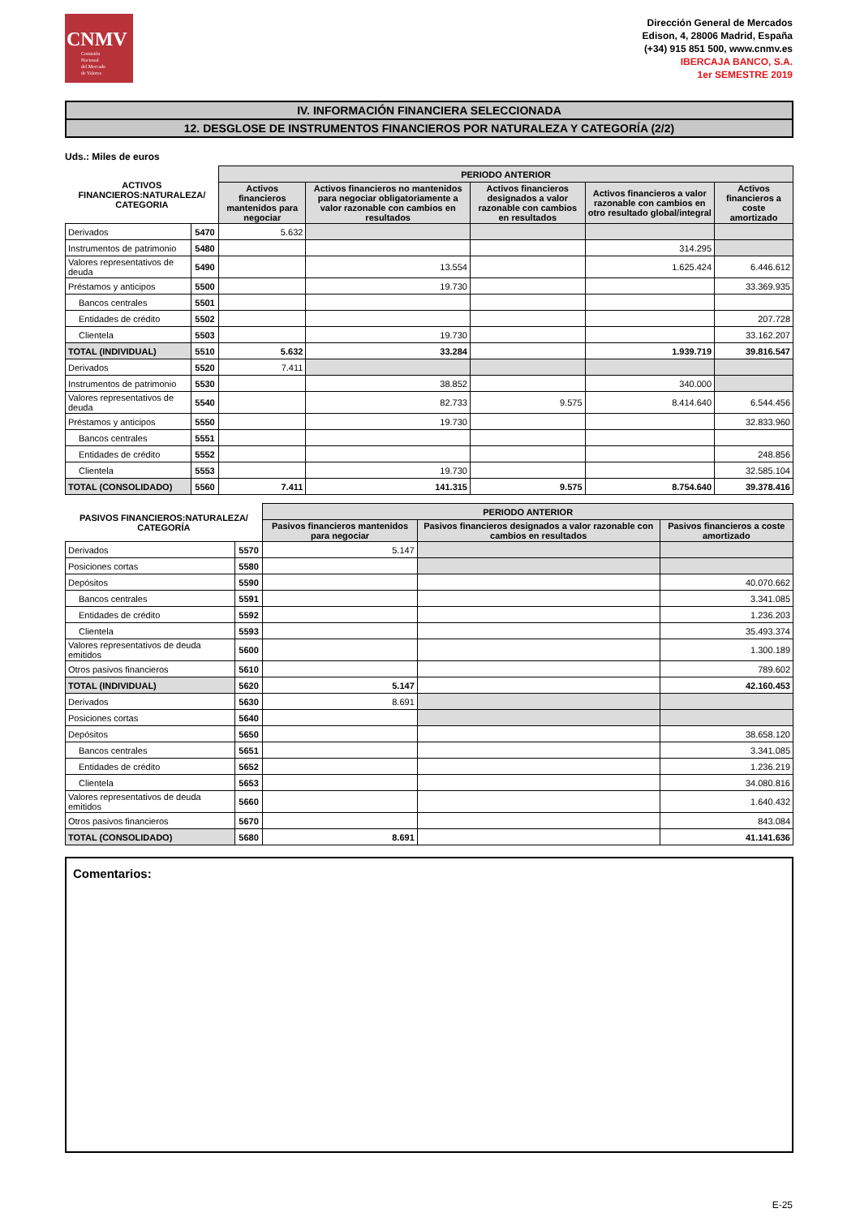CNMV
Comisión
Nacional
del Mercado
de Valores
Dirección General de Mercados
Edison, 4, 28006 Madrid, España
(+34) 915 851 500, www.cnmv.es
IBERCAJA BANCO, S.A.
1er SEMESTRE 2019
IV. INFORMACIÓN FINANCIERA SELECCIONADA
12. DESGLOSE DE INSTRUMENTOS FINANCIEROS POR NATURALEZA Y CATEGORÍA (2/2)
Uds.: Miles de euros
| ACTIVOS FINANCIEROS:NATURALEZA/ CATEGORIA | | PERIODO ANTERIOR | | | | |
| --- | --- | --- | --- | --- | --- | --- |
| | | Activos financieros mantenidos para negociar | Activos financieros no mantenidos para negociar obligatoriamente a valor razonable con cambios en resultados | Activos financieros designados a valor razonable con cambios en resultados | Activos financieros a valor razonable con cambios en otro resultado global/integral | Activos financieros a coste amortizado |
| Derivados | 5470 | 5.632 | | | | |
| Instrumentos de patrimonio | 5480 | | | | 314.295 | |
| Valores representativos de deuda | 5490 | | 13.554 | | 1.625.424 | 6.446.612 |
| Préstamos y anticipos | 5500 | | 19.730 | | | 33.369.935 |
| Bancos centrales | 5501 | | | | | |
| Entidades de crédito | 5502 | | | | | 207.728 |
| Clientela | 5503 | | 19.730 | | | 33.162.207 |
| TOTAL (INDIVIDUAL) | 5510 | 5.632 | 33.284 | | 1.939.719 | 39.816.547 |
| Derivados | 5520 | 7.411 | | | | |
| Instrumentos de patrimonio | 5530 | | 38.852 | | 340.000 | |
| Valores representativos de deuda | 5540 | | 82.733 | 9.575 | 8.414.640 | 6.544.456 |
| Préstamos y anticipos | 5550 | | 19.730 | | | 32.833.960 |
| Bancos centrales | 5551 | | | | | |
| Entidades de crédito | 5552 | | | | | 248.856 |
| Clientela | 5553 | | 19.730 | | | 32.585.104 |
| TOTAL (CONSOLIDADO) | 5560 | 7.411 | 141.315 | 9.575 | 8.754.640 | 39.378.416 |
| PASIVOS FINANCIEROS:NATURALEZA/ CATEGORÍA | | PERIODO ANTERIOR | | |
| --- | --- | --- | --- | --- |
| | | Pasivos financieros mantenidos para negociar | Pasivos financieros designados a valor razonable con cambios en resultados | Pasivos financieros a coste amortizado |
| Derivados | 5570 | 5.147 | | |
| Posiciones cortas | 5580 | | | |
| Depósitos | 5590 | | | 40.070.662 |
| Bancos centrales | 5591 | | | 3.341.085 |
| Entidades de crédito | 5592 | | | 1.236.203 |
| Clientela | 5593 | | | 35.493.374 |
| Valores representativos de deuda emitidos | 5600 | | | 1.300.189 |
| Otros pasivos financieros | 5610 | | | 789.602 |
| TOTAL (INDIVIDUAL) | 5620 | 5.147 | | 42.160.453 |
| Derivados | 5630 | 8.691 | | |
| Posiciones cortas | 5640 | | | |
| Depósitos | 5650 | | | 38.658.120 |
| Bancos centrales | 5651 | | | 3.341.085 |
| Entidades de crédito | 5652 | | | 1.236.219 |
| Clientela | 5653 | | | 34.080.816 |
| Valores representativos de deuda emitidos | 5660 | | | 1.640.432 |
| Otros pasivos financieros | 5670 | | | 843.084 |
| TOTAL (CONSOLIDADO) | 5680 | 8.691 | | 41.141.636 |
Comentarios:
E-25